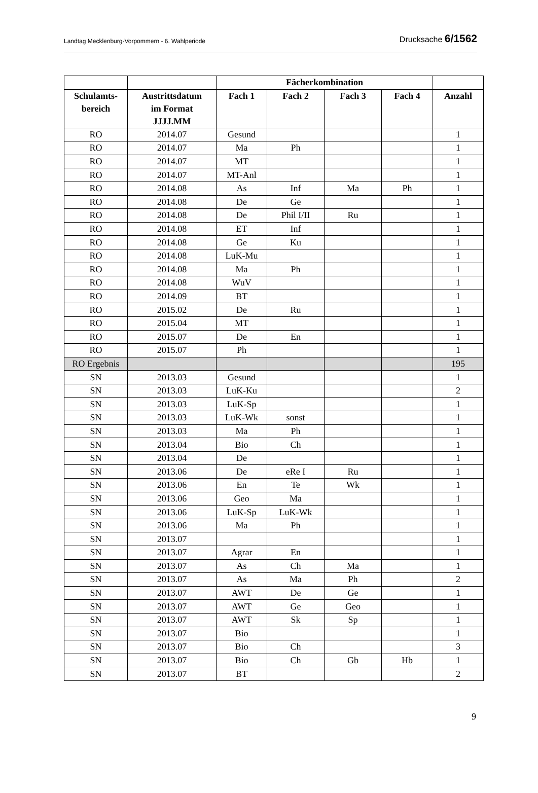Landtag Mecklenburg-Vorpommern - 6. Wahlperiode Drucksache 6/1562
| | | Fächerkombination | | | | |
| --- | --- | --- | --- | --- | --- | --- |
| Schulamts- bereich | Austrittsdatum im Format JJJJ.MM | Fach 1 | Fach 2 | Fach 3 | Fach 4 | Anzahl |
| RO | 2014.07 | Gesund | | | | 1 |
| RO | 2014.07 | Ma | Ph | | | 1 |
| RO | 2014.07 | MT | | | | 1 |
| RO | 2014.07 | MT-Anl | | | | 1 |
| RO | 2014.08 | As | Inf | Ma | Ph | 1 |
| RO | 2014.08 | De | Ge | | | 1 |
| RO | 2014.08 | De | Phil I/II | Ru | | 1 |
| RO | 2014.08 | ET | Inf | | | 1 |
| RO | 2014.08 | Ge | Ku | | | 1 |
| RO | 2014.08 | LuK-Mu | | | | 1 |
| RO | 2014.08 | Ma | Ph | | | 1 |
| RO | 2014.08 | WuV | | | | 1 |
| RO | 2014.09 | BT | | | | 1 |
| RO | 2015.02 | De | Ru | | | 1 |
| RO | 2015.04 | MT | | | | 1 |
| RO | 2015.07 | De | En | | | 1 |
| RO | 2015.07 | Ph | | | | 1 |
| RO Ergebnis | | | | | | 195 |
| SN | 2013.03 | Gesund | | | | 1 |
| SN | 2013.03 | LuK-Ku | | | | 2 |
| SN | 2013.03 | LuK-Sp | | | | 1 |
| SN | 2013.03 | LuK-Wk | sonst | | | 1 |
| SN | 2013.03 | Ma | Ph | | | 1 |
| SN | 2013.04 | Bio | Ch | | | 1 |
| SN | 2013.04 | De | | | | 1 |
| SN | 2013.06 | De | eRe I | Ru | | 1 |
| SN | 2013.06 | En | Te | Wk | | 1 |
| SN | 2013.06 | Geo | Ma | | | 1 |
| SN | 2013.06 | LuK-Sp | LuK-Wk | | | 1 |
| SN | 2013.06 | Ma | Ph | | | 1 |
| SN | 2013.07 | | | | | 1 |
| SN | 2013.07 | Agrar | En | | | 1 |
| SN | 2013.07 | As | Ch | Ma | | 1 |
| SN | 2013.07 | As | Ma | Ph | | 2 |
| SN | 2013.07 | AWT | De | Ge | | 1 |
| SN | 2013.07 | AWT | Ge | Geo | | 1 |
| SN | 2013.07 | AWT | Sk | Sp | | 1 |
| SN | 2013.07 | Bio | | | | 1 |
| SN | 2013.07 | Bio | Ch | | | 3 |
| SN | 2013.07 | Bio | Ch | Gb | Hb | 1 |
| SN | 2013.07 | BT | | | | 2 |
9